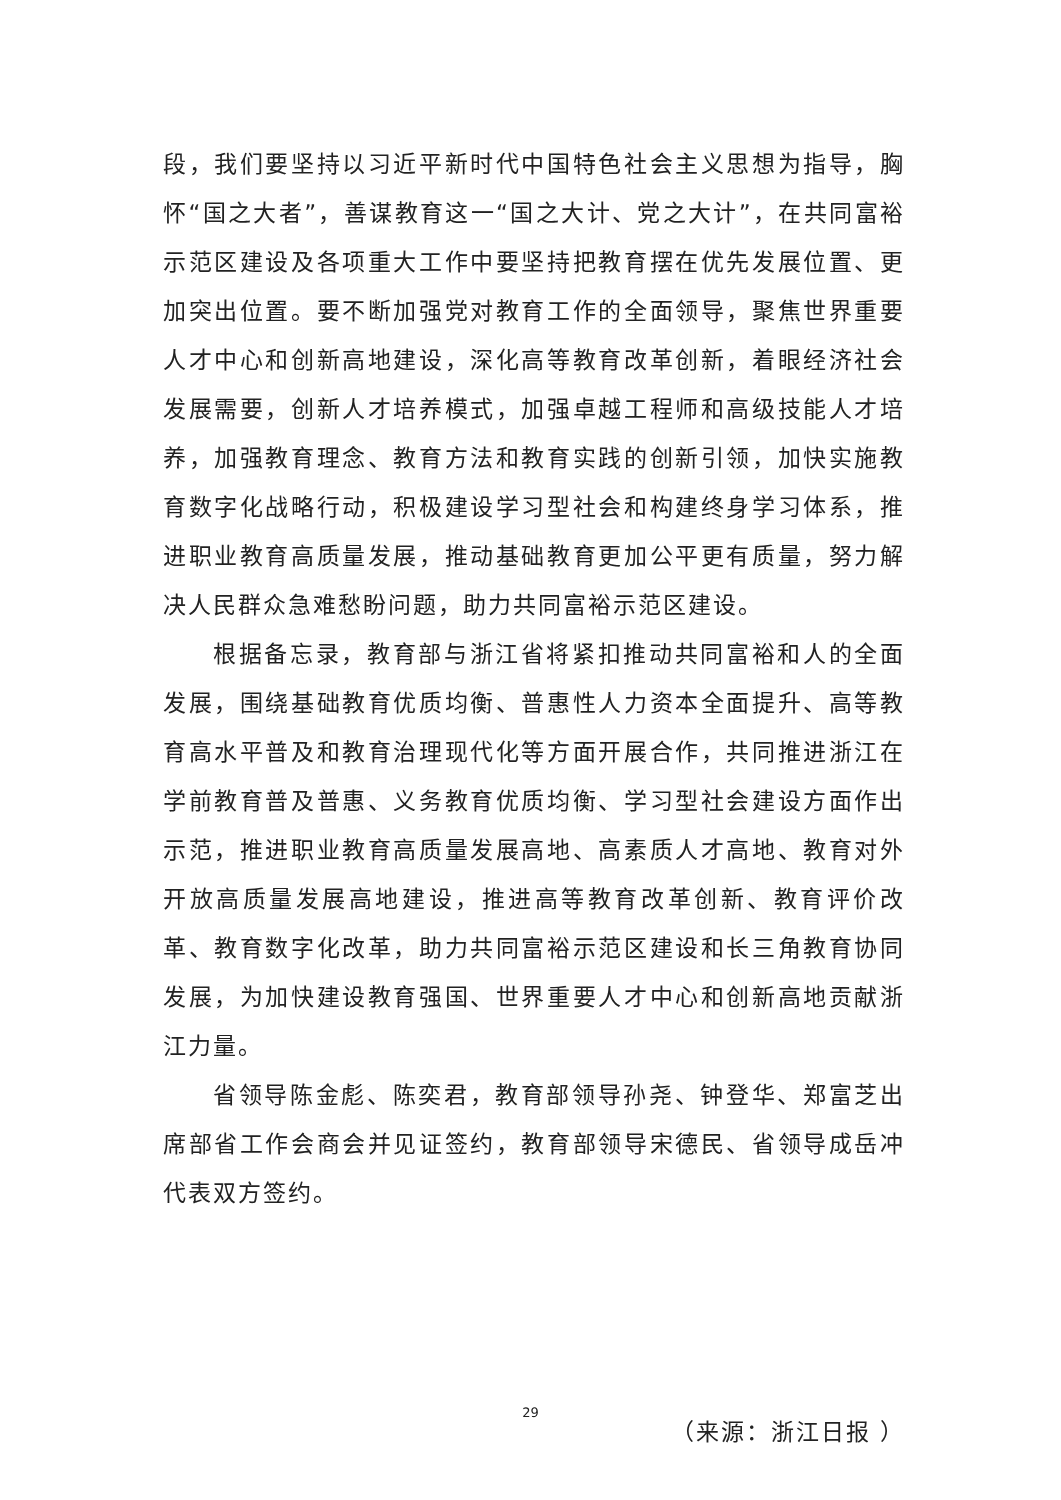段，我们要坚持以习近平新时代中国特色社会主义思想为指导，胸怀“国之大者”，善谋教育这一“国之大计、党之大计”，在共同富裕示范区建设及各项重大工作中要坚持把教育摆在优先发展位置、更加突出位置。要不断加强党对教育工作的全面领导，聚焦世界重要人才中心和创新高地建设，深化高等教育改革创新，着眼经济社会发展需要，创新人才培养模式，加强卓越工程师和高级技能人才培养，加强教育理念、教育方法和教育实践的创新引领，加快实施教育数字化战略行动，积极建设学习型社会和构建终身学习体系，推进职业教育高质量发展，推动基础教育更加公平更有质量，努力解决人民群众急难愁盼问题，助力共同富裕示范区建设。
根据备忘录，教育部与浙江省将紧扣推动共同富裕和人的全面发展，围绕基础教育优质均衡、普惠性人力资本全面提升、高等教育高水平普及和教育治理现代化等方面开展合作，共同推进浙江在学前教育普及普惠、义务教育优质均衡、学习型社会建设方面作出示范，推进职业教育高质量发展高地、高素质人才高地、教育对外开放高质量发展高地建设，推进高等教育改革创新、教育评价改革、教育数字化改革，助力共同富裕示范区建设和长三角教育协同发展，为加快建设教育强国、世界重要人才中心和创新高地贡献浙江力量。
省领导陈金彪、陈奕君，教育部领导孙尧、钟登华、郑富芝出席部省工作会商会并见证签约，教育部领导宋德民、省领导成岳冲代表双方签约。
（来源：浙江日报 ）
29